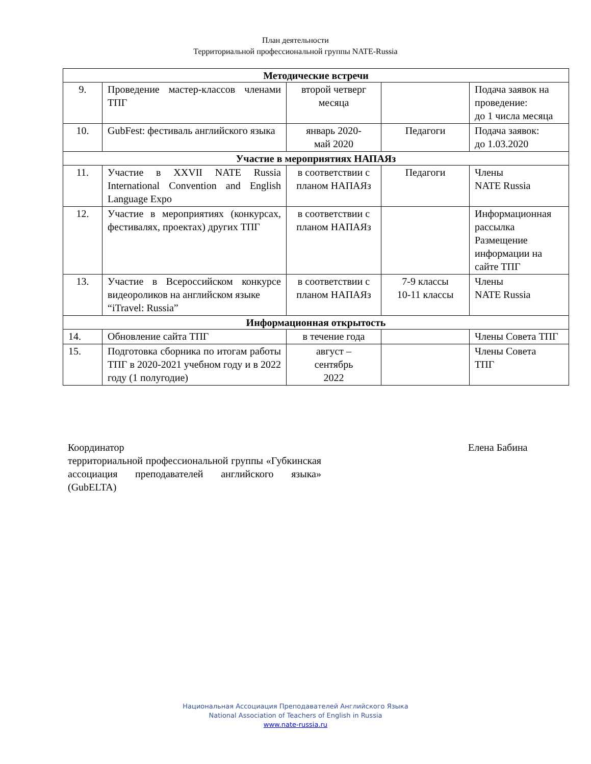План деятельности
Территориальной профессиональной группы NATE-Russia
| Методические встречи | | | | |
| 9. | Проведение мастер-классов членами ТПГ | второй четверг месяца | | Подача заявок на проведение: до 1 числа месяца |
| 10. | GubFest: фестиваль английского языка | январь 2020- май 2020 | Педагоги | Подача заявок: до 1.03.2020 |
| Участие в мероприятиях НАПАЯз | | | | |
| 11. | Участие в XXVII NATE Russia International Convention and English Language Expo | в соответствии с планом НАПАЯз | Педагоги | Члены NATE Russia |
| 12. | Участие в мероприятиях (конкурсах, фестивалях, проектах) других ТПГ | в соответствии с планом НАПАЯз | | Информационная рассылка Размещение информации на сайте ТПГ |
| 13. | Участие в Всероссийском конкурсе видеороликов на английском языке “iTravel: Russia” | в соответствии с планом НАПАЯз | 7-9 классы 10-11 классы | Члены NATE Russia |
| Информационная открытость | | | | |
| 14. | Обновление сайта ТПГ | в течение года | | Члены Совета ТПГ |
| 15. | Подготовка сборника по итогам работы ТПГ в 2020-2021 учебном году и в 2022 году (1 полугодие) | август – сентябрь 2022 | | Члены Совета ТПГ |
Координатор
территориальной профессиональной группы «Губкинская ассоциация преподавателей английского языка» (GubELTA)
Елена Бабина
Национальная Ассоциация Преподавателей Английского Языка
National Association of Teachers of English in Russia
www.nate-russia.ru